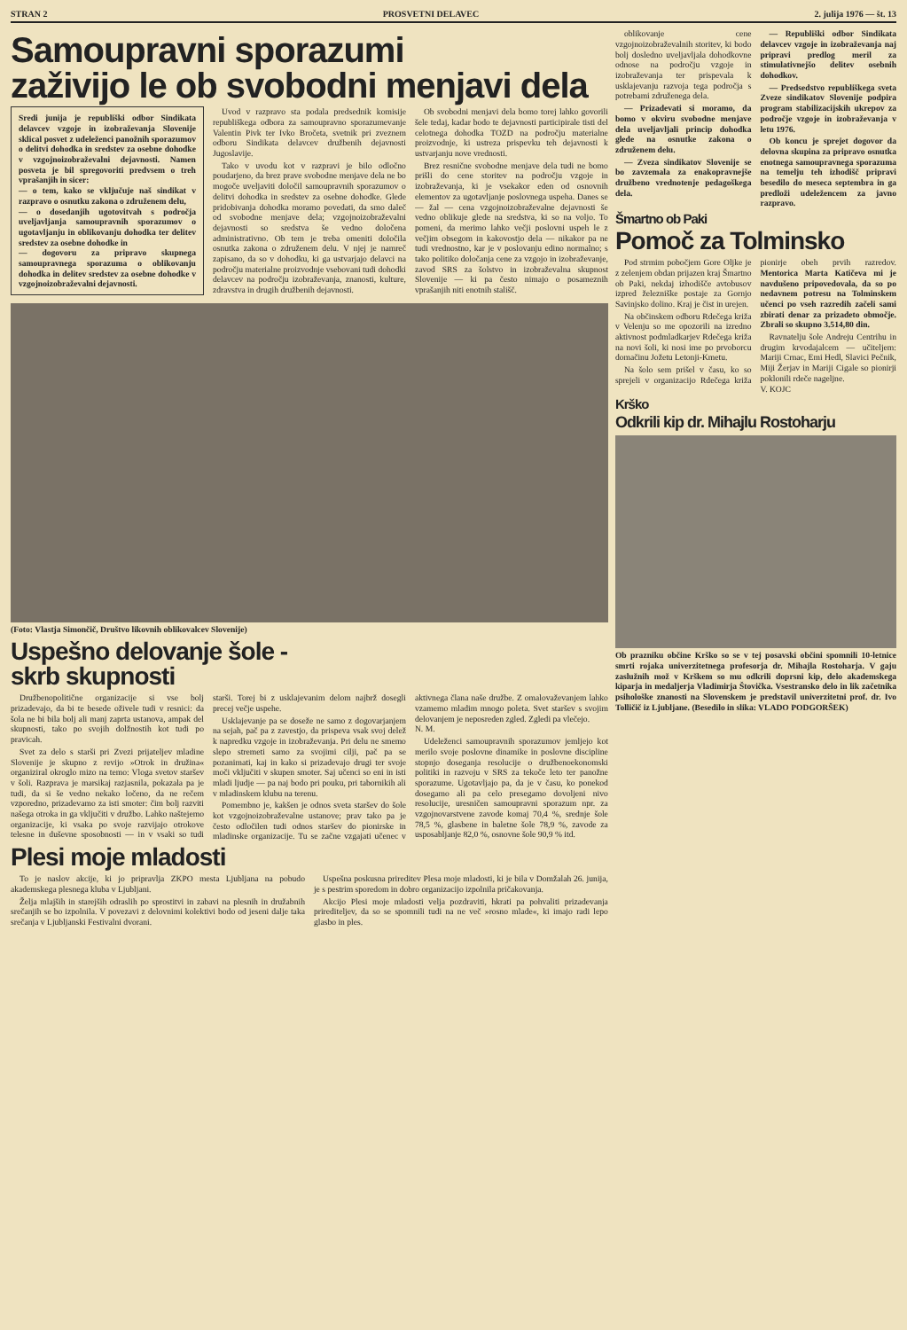STRAN 2 PROSVETNI DELAVEC 2. julija 1976 — št. 13
Samoupravni sporazumi
zaživijo le ob svobodni menjavi dela
Sredi junija je republiški odbor Sindikata delavcev vzgoje in izobraževanja Slovenije sklical posvet z udeleženci panožnih sporazumov o delitvi dohodka in sredstev za osebne dohodke v vzgojnoizobraževalni dejavnosti. Namen posveta je bil spregovoriti predvsem o treh vprašanjih in sicer:
— o tem, kako se vključuje naš sindikat v razpravo o osnutku zakona o združenem delu,
— o dosedanjih ugotovitvah s področja uveljavljanja samoupravnih sporazumov o ugotavljanju in oblikovanju dohodka ter delitev sredstev za osebne dohodke in
— dogovoru za pripravo skupnega samoupravnega sporazuma o oblikovanju dohodka in delitev sredstev za osebne dohodke v vzgojnoizobraževalni dejavnosti.
Uvod v razpravo sta podala predsednik komisije republiškega odbora za samoupravno sporazumevanje Valentin Pivk ter Ivko Bročeta, svetnik pri zveznem odboru Sindikata delavcev družbenih dejavnosti Jugoslavije.
Tako v uvodu kot v razpravi je bilo odločno poudarjeno, da brez prave svobodne menjave dela ne bo mogoče uveljaviti določil samoupravnih sporazumov o delitvi dohodka in sredstev za osebne dohodke. Glede pridobivanja dohodka moramo povedati, da smo daleč od svobodne menjave dela; vzgojnoizobraževalni dejavnosti so sredstva še vedno določena administrativno. Ob tem je treba omeniti določila osnutka zakona o združenem delu. V njej je namreč zapisano, da so v dohodku, ki ga ustvarjajo delavci na področju materialne proizvodnje vsebovani tudi dohodki delavcev na področju izobraževanja, znanosti, kulture, zdravstva in drugih družbenih dejavnosti.
Ob svobodni menjavi dela bomo torej lahko govorili šele tedaj, kadar bodo te dejavnosti participirale tisti del celotnega dohodka TOZD na področju materialne proizvodnje, ki ustreza prispevku teh dejavnosti k ustvarjanju nove vrednosti.
Brez resnične svobodne menjave dela tudi ne bomo prišli do cene storitev na področju vzgoje in izobraževanja, ki je vsekakor eden od osnovnih elementov za ugotavljanje poslovnega uspeha. Danes se — žal — cena vzgojnoizobraževalne dejavnosti še vedno oblikuje glede na sredstva, ki so na voljo. To pomeni, da merimo lahko večji poslovni uspeh le z večjim obsegom in kakovostjo dela — nikakor pa ne tudi vrednostno, kar je v poslovanju edino normalno; s tako politiko določanja cene za vzgojo in izobraževanje, zavod SRS za šolstvo in izobraževalna skupnost Slovenije — ki pa često nimajo o posameznih vprašanjih niti enotnih stališč.
(Foto: Vlastja Simončič, Društvo likovnih oblikovalcev Slovenije)
Uspešno delovanje šole -
skrb skupnosti
Družbenopolitične organizacije si vse bolj prizadevajo, da bi te besede oživele tudi v resnici: da šola ne bi bila bolj ali manj zaprta ustanova, ampak del skupnosti, tako po svojih dolžnostih kot tudi po pravicah.
Svet za delo s starši pri Zvezi prijateljev mladine Slovenije je skupno z revijo »Otrok in družina« organiziral okroglo mizo na temo: Vloga svetov staršev v šoli. Razprava je marsikaj razjasnila, pokazala pa je tudi, da si še vedno nekako ločeno, da ne rečem vzporedno, prizadevamo za isti smoter: čim bolj razviti našega otroka in ga vključiti v družbo. Lahko naštejemo organizacije, ki vsaka po svoje razvijajo otrokove telesne in duševne sposobnosti — in v vsaki so tudi starši. Torej bi z usklajevanim delom najbrž dosegli precej večje uspehe.
Usklajevanje pa se doseže ne samo z dogovarjanjem na sejah, pač pa z zavestjo, da prispeva vsak svoj delež k napredku vzgoje in izobraževanja. Pri delu ne smemo slepo stremeti samo za svojimi cilji, pač pa se pozanimati, kaj in kako si prizadevajo drugi ter svoje moči vključiti v skupen smoter. Saj učenci so eni in isti mladi ljudje — pa naj bodo pri pouku, pri tabornikih ali v mladinskem klubu na terenu.
Pomembno je, kakšen je odnos sveta staršev do šole kot vzgojnoizobraževalne ustanove; prav tako pa je često odločilen tudi odnos staršev do pionirske in mladinske organizacije. Tu se začne vzgajati učenec v aktivnega člana naše družbe. Z omalovaževanjem lahko vzamemo mladim mnogo poleta. Svet staršev s svojim delovanjem je neposreden zgled. Zgledi pa vlečejo.
N. M.
Udeleženci samoupravnih sporazumov jemljejo kot merilo svoje poslovne dinamike in poslovne discipline stopnjo doseganja resolucije o družbenoekonomski politiki in razvoju v SRS za tekoče leto ter panožne sporazume. Ugotavljajo pa, da je v času, ko ponekod dosegamo ali pa celo presegamo dovoljeni nivo resolucije, uresničen samoupravni sporazum npr. za vzgojnovarstvene zavode komaj 70,4 %, srednje šole 78,5 %, glasbene in baletne šole 78,9 %, zavode za usposabljanje 82,0 %, osnovne šole 90,9 % itd.
Plesi moje mladosti
To je naslov akcije, ki jo pripravlja ZKPO mesta Ljubljana na pobudo akademskega plesnega kluba v Ljubljani.
Želja mlajših in starejših odraslih po sprostitvi in zabavi na plesnih in družabnih srečanjih se bo izpolnila. V povezavi z delovnimi kolektivi bodo od jeseni dalje taka srečanja v Ljubljanski Festivalni dvorani.
Uspešna poskusna prireditev Plesa moje mladosti, ki je bila v Domžalah 26. junija, je s pestrim sporedom in dobro organizacijo izpolnila pričakovanja.
Akcijo Plesi moje mladosti velja pozdraviti, hkrati pa pohvaliti prizadevanja prirediteljev, da so se spomnili tudi na ne več »rosno mlade«, ki imajo radi lepo glasbo in ples.
oblikovanje cene vzgojnoizobraževalnih storitev, ki bodo bolj dosledno uveljavljala dohodkovne odnose na področju vzgoje in izobraževanja ter prispevala k usklajevanju razvoja tega področja s potrebami združenega dela.
— Prizadevati si moramo, da bomo v okviru svobodne menjave dela uveljavljali princip dohodka glede na osnutke zakona o združenem delu.
— Zveza sindikatov Slovenije se bo zavzemala za enakopravnejše družbeno vrednotenje pedagoškega dela.
— Republiški odbor Sindikata delavcev vzgoje in izobraževanja naj pripravi predlog meril za stimulativnejšo delitev osebnih dohodkov.
— Predsedstvo republiškega sveta Zveze sindikatov Slovenije podpira program stabilizacijskih ukrepov za področje vzgoje in izobraževanja v letu 1976.
Ob koncu je sprejet dogovor da delovna skupina za pripravo osnutka enotnega samoupravnega sporazuma na temelju teh izhodišč pripravi besedilo do meseca septembra in ga predloži udeležencem za javno razpravo.
Šmartno ob Paki
Pomoč za Tolminsko
Pod strmim pobočjem Gore Oljke je z zelenjem obdan prijazen kraj Šmartno ob Paki, nekdaj izhodišče avtobusov izpred železniške postaje za Gornjo Savinjsko dolino. Kraj je čist in urejen.
Na občinskem odboru Rdečega križa v Velenju so me opozorili na izredno aktivnost podmladkarjev Rdečega križa na novi šoli, ki nosi ime po prvoborcu domačinu Jožetu Letonji-Kmetu.
Na šolo sem prišel v času, ko so sprejeli v organizacijo Rdečega križa pionirje obeh prvih razredov. Mentorica Marta Katičeva mi je navdušeno pripovedovala, da so po nedavnem potresu na Tolminskem učenci po vseh razredih začeli sami zbirati denar za prizadeto območje. Zbrali so skupno 3.514,80 din.
Ravnatelju šole Andreju Centrihu in drugim krvodajalcem — učiteljem: Mariji Crnac, Emi Hedl, Slavici Pečnik, Miji Žerjav in Mariji Cigale so pionirji poklonili rdeče nageljne.
V. KOJC
Krško
Odkrili kip dr. Mihajlu Rostoharju
Ob prazniku občine Krško so se v tej posavski občini spomnili 10-letnice smrti rojaka univerzitetnega profesorja dr. Mihajla Rostoharja. V gaju zaslužnih mož v Krškem so mu odkrili doprsni kip, delo akademskega kiparja in medaljerja Vladimirja Štovička. Vsestransko delo in lik začetnika psihološke znanosti na Slovenskem je predstavil univerzitetni prof. dr. Ivo Tolličič iz Ljubljane. (Besedilo in slika: VLADO PODGORŠEK)